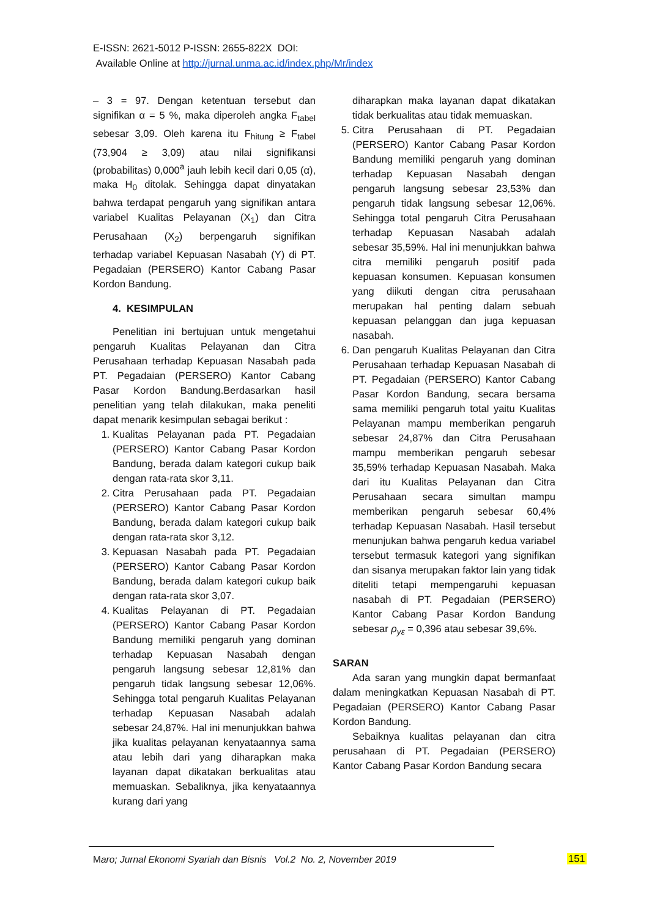E-ISSN: 2621-5012 P-ISSN: 2655-822X DOI:
Available Online at http://jurnal.unma.ac.id/index.php/Mr/index
– 3 = 97. Dengan ketentuan tersebut dan signifikan α = 5 %, maka diperoleh angka F<sub>tabel</sub> sebesar 3,09. Oleh karena itu F<sub>hitung</sub> ≥ F<sub>tabel</sub> (73,904 ≥ 3,09) atau nilai signifikansi (probabilitas) 0,000<sup>a</sup> jauh lebih kecil dari 0,05 (α), maka H<sub>0</sub> ditolak. Sehingga dapat dinyatakan bahwa terdapat pengaruh yang signifikan antara variabel Kualitas Pelayanan (X<sub>1</sub>) dan Citra Perusahaan (X<sub>2</sub>) berpengaruh signifikan terhadap variabel Kepuasan Nasabah (Y) di PT. Pegadaian (PERSERO) Kantor Cabang Pasar Kordon Bandung.
4. KESIMPULAN
Penelitian ini bertujuan untuk mengetahui pengaruh Kualitas Pelayanan dan Citra Perusahaan terhadap Kepuasan Nasabah pada PT. Pegadaian (PERSERO) Kantor Cabang Pasar Kordon Bandung.Berdasarkan hasil penelitian yang telah dilakukan, maka peneliti dapat menarik kesimpulan sebagai berikut :
1. Kualitas Pelayanan pada PT. Pegadaian (PERSERO) Kantor Cabang Pasar Kordon Bandung, berada dalam kategori cukup baik dengan rata-rata skor 3,11.
2. Citra Perusahaan pada PT. Pegadaian (PERSERO) Kantor Cabang Pasar Kordon Bandung, berada dalam kategori cukup baik dengan rata-rata skor 3,12.
3. Kepuasan Nasabah pada PT. Pegadaian (PERSERO) Kantor Cabang Pasar Kordon Bandung, berada dalam kategori cukup baik dengan rata-rata skor 3,07.
4. Kualitas Pelayanan di PT. Pegadaian (PERSERO) Kantor Cabang Pasar Kordon Bandung memiliki pengaruh yang dominan terhadap Kepuasan Nasabah dengan pengaruh langsung sebesar 12,81% dan pengaruh tidak langsung sebesar 12,06%. Sehingga total pengaruh Kualitas Pelayanan terhadap Kepuasan Nasabah adalah sebesar 24,87%. Hal ini menunjukkan bahwa jika kualitas pelayanan kenyataannya sama atau lebih dari yang diharapkan maka layanan dapat dikatakan berkualitas atau memuaskan. Sebaliknya, jika kenyataannya kurang dari yang
diharapkan maka layanan dapat dikatakan tidak berkualitas atau tidak memuaskan.
5. Citra Perusahaan di PT. Pegadaian (PERSERO) Kantor Cabang Pasar Kordon Bandung memiliki pengaruh yang dominan terhadap Kepuasan Nasabah dengan pengaruh langsung sebesar 23,53% dan pengaruh tidak langsung sebesar 12,06%. Sehingga total pengaruh Citra Perusahaan terhadap Kepuasan Nasabah adalah sebesar 35,59%. Hal ini menunjukkan bahwa citra memiliki pengaruh positif pada kepuasan konsumen. Kepuasan konsumen yang diikuti dengan citra perusahaan merupakan hal penting dalam sebuah kepuasan pelanggan dan juga kepuasan nasabah.
6. Dan pengaruh Kualitas Pelayanan dan Citra Perusahaan terhadap Kepuasan Nasabah di PT. Pegadaian (PERSERO) Kantor Cabang Pasar Kordon Bandung, secara bersama sama memiliki pengaruh total yaitu Kualitas Pelayanan mampu memberikan pengaruh sebesar 24,87% dan Citra Perusahaan mampu memberikan pengaruh sebesar 35,59% terhadap Kepuasan Nasabah. Maka dari itu Kualitas Pelayanan dan Citra Perusahaan secara simultan mampu memberikan pengaruh sebesar 60,4% terhadap Kepuasan Nasabah. Hasil tersebut menunjukan bahwa pengaruh kedua variabel tersebut termasuk kategori yang signifikan dan sisanya merupakan faktor lain yang tidak diteliti tetapi mempengaruhi kepuasan nasabah di PT. Pegadaian (PERSERO) Kantor Cabang Pasar Kordon Bandung sebesar ρ<sub>yε</sub> = 0,396 atau sebesar 39,6%.
SARAN
Ada saran yang mungkin dapat bermanfaat dalam meningkatkan Kepuasan Nasabah di PT. Pegadaian (PERSERO) Kantor Cabang Pasar Kordon Bandung.
Sebaiknya kualitas pelayanan dan citra perusahaan di PT. Pegadaian (PERSERO) Kantor Cabang Pasar Kordon Bandung secara
Maro; Jurnal Ekonomi Syariah dan Bisnis Vol.2 No. 2, November 2019
151